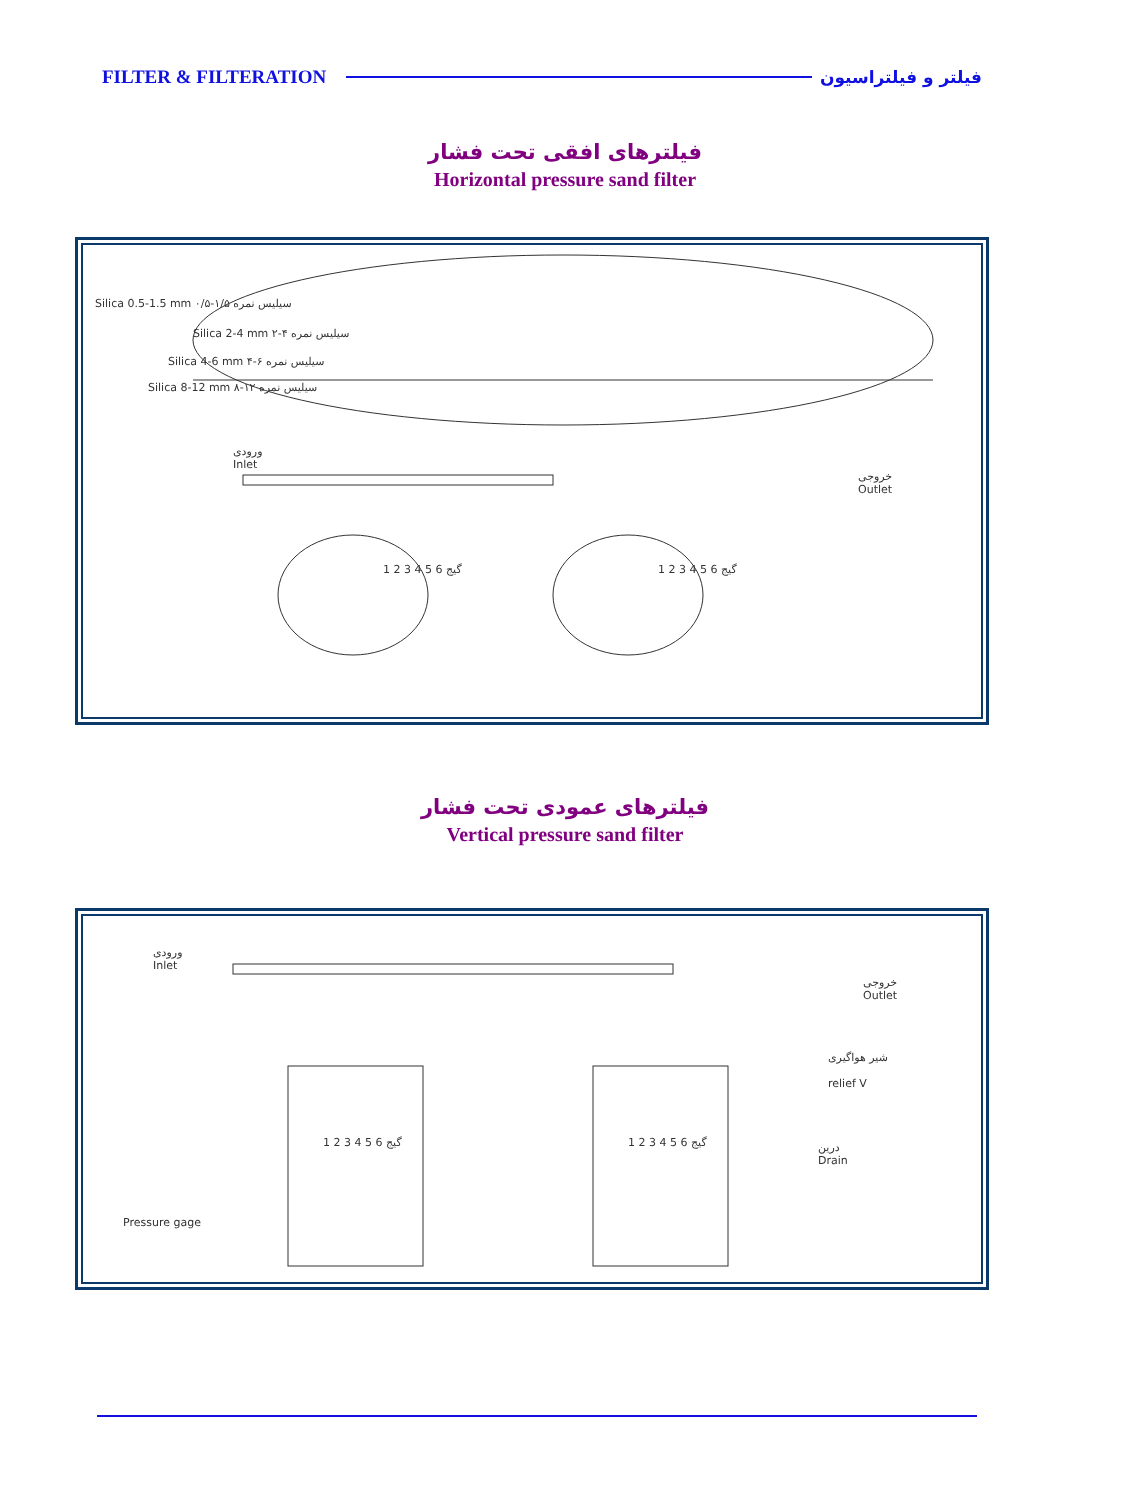FILTER & FILTERATION فیلتر و فیلتراسیون
فیلترهای افقی تحت فشار
Horizontal pressure sand filter
Silica 0.5-1.5 mm ۰/۵-۱/۵ سیلیس نمره
Silica 2-4 mm ۲-۴ سیلیس نمره
Silica 4-6 mm ۴-۶ سیلیس نمره
Silica 8-12 mm ۸-۱۲ سیلیس نمره
ورودی
Inlet
خروجی
Outlet
1 2 3 4 5 6 گیج 1 2 3 4 5 6 گیج
فیلترهای عمودی تحت فشار
Vertical pressure sand filter
ورودی
Inlet
خروجی
Outlet
شیر هواگیری
relief V
درین
Drain
Pressure gage
1 2 3 4 5 6 گیج 1 2 3 4 5 6 گیج